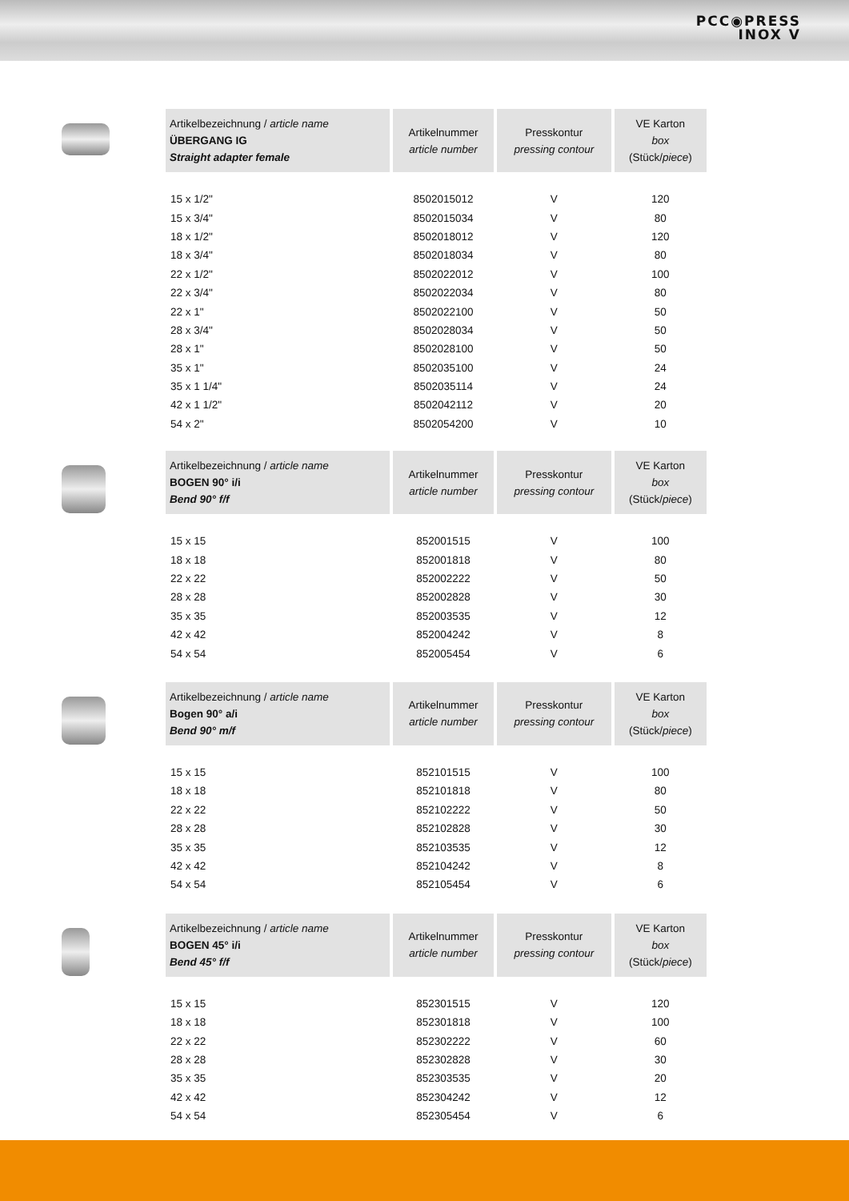PCC◉PRESS
INOX V
| Artikelbezeichnung / article name ÜBERGANG IG Straight adapter female | Artikelnummer article number | Presskontur pressing contour | VE Karton box (Stück/ piece ) |
| --- | --- | --- | --- |
| 15 x 1/2" | 8502015012 | V | 120 |
| 15 x 3/4" | 8502015034 | V | 80 |
| 18 x 1/2" | 8502018012 | V | 120 |
| 18 x 3/4" | 8502018034 | V | 80 |
| 22 x 1/2" | 8502022012 | V | 100 |
| 22 x 3/4" | 8502022034 | V | 80 |
| 22 x 1" | 8502022100 | V | 50 |
| 28 x 3/4" | 8502028034 | V | 50 |
| 28 x 1" | 8502028100 | V | 50 |
| 35 x 1" | 8502035100 | V | 24 |
| 35 x 1 1/4" | 8502035114 | V | 24 |
| 42 x 1 1/2" | 8502042112 | V | 20 |
| 54 x 2" | 8502054200 | V | 10 |
| Artikelbezeichnung / article name BOGEN 90° i/i Bend 90° f/f | Artikelnummer article number | Presskontur pressing contour | VE Karton box (Stück/ piece ) |
| --- | --- | --- | --- |
| 15 x 15 | 852001515 | V | 100 |
| 18 x 18 | 852001818 | V | 80 |
| 22 x 22 | 852002222 | V | 50 |
| 28 x 28 | 852002828 | V | 30 |
| 35 x 35 | 852003535 | V | 12 |
| 42 x 42 | 852004242 | V | 8 |
| 54 x 54 | 852005454 | V | 6 |
| Artikelbezeichnung / article name Bogen 90° a/i Bend 90° m/f | Artikelnummer article number | Presskontur pressing contour | VE Karton box (Stück/ piece ) |
| --- | --- | --- | --- |
| 15 x 15 | 852101515 | V | 100 |
| 18 x 18 | 852101818 | V | 80 |
| 22 x 22 | 852102222 | V | 50 |
| 28 x 28 | 852102828 | V | 30 |
| 35 x 35 | 852103535 | V | 12 |
| 42 x 42 | 852104242 | V | 8 |
| 54 x 54 | 852105454 | V | 6 |
| Artikelbezeichnung / article name BOGEN 45° i/i Bend 45° f/f | Artikelnummer article number | Presskontur pressing contour | VE Karton box (Stück/ piece ) |
| --- | --- | --- | --- |
| 15 x 15 | 852301515 | V | 120 |
| 18 x 18 | 852301818 | V | 100 |
| 22 x 22 | 852302222 | V | 60 |
| 28 x 28 | 852302828 | V | 30 |
| 35 x 35 | 852303535 | V | 20 |
| 42 x 42 | 852304242 | V | 12 |
| 54 x 54 | 852305454 | V | 6 |